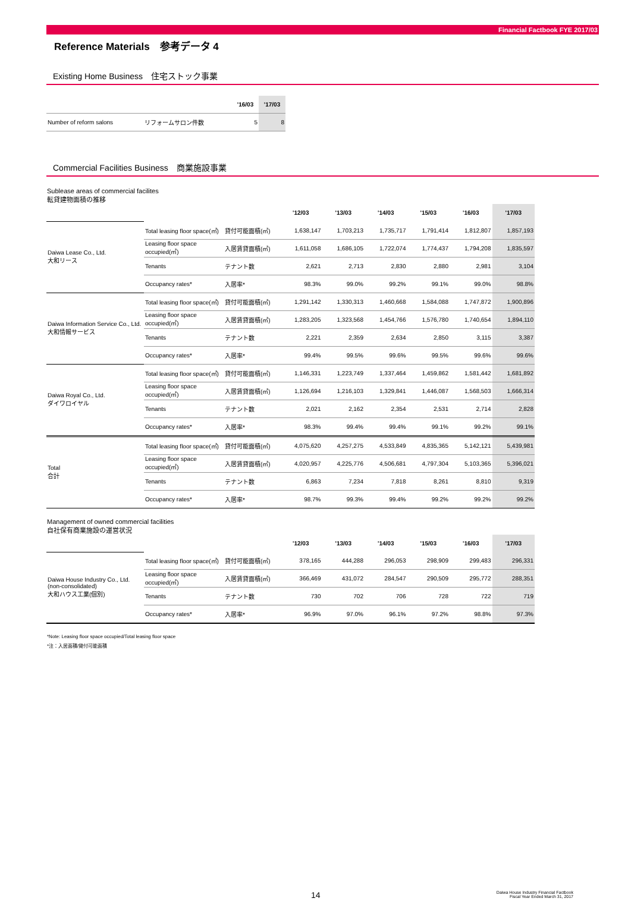Financial Factbook FYE 2017/03
Reference Materials　参考データ 4
Existing Home Business　住宅ストック事業
| | | '16/03 | '17/03 |
| --- | --- | --- | --- |
| Number of reform salons | リフォームサロン件数 | 5 | 8 |
Commercial Facilities Business　商業施設事業
Sublease areas of commercial facilites
転貸建物面積の推移
| | | | '12/03 | '13/03 | '14/03 | '15/03 | '16/03 | '17/03 |
| --- | --- | --- | --- | --- | --- | --- | --- | --- |
| Daiwa Lease Co., Ltd. 大和リース | Total leasing floor space(㎡) | 貸付可能面積(㎡) | 1,638,147 | 1,703,213 | 1,735,717 | 1,791,414 | 1,812,807 | 1,857,193 |
| | Leasing floor space occupied(㎡) | 入居賃貸面積(㎡) | 1,611,058 | 1,686,105 | 1,722,074 | 1,774,437 | 1,794,208 | 1,835,597 |
| | Tenants | テナント数 | 2,621 | 2,713 | 2,830 | 2,880 | 2,981 | 3,104 |
| | Occupancy rates* | 入居率* | 98.3% | 99.0% | 99.2% | 99.1% | 99.0% | 98.8% |
| Daiwa Information Service Co., Ltd. 大和情報サービス | Total leasing floor space(㎡) | 貸付可能面積(㎡) | 1,291,142 | 1,330,313 | 1,460,668 | 1,584,088 | 1,747,872 | 1,900,896 |
| | Leasing floor space occupied(㎡) | 入居賃貸面積(㎡) | 1,283,205 | 1,323,568 | 1,454,766 | 1,576,780 | 1,740,654 | 1,894,110 |
| | Tenants | テナント数 | 2,221 | 2,359 | 2,634 | 2,850 | 3,115 | 3,387 |
| | Occupancy rates* | 入居率* | 99.4% | 99.5% | 99.6% | 99.5% | 99.6% | 99.6% |
| Daiwa Royal Co., Ltd. ダイワロイヤル | Total leasing floor space(㎡) | 貸付可能面積(㎡) | 1,146,331 | 1,223,749 | 1,337,464 | 1,459,862 | 1,581,442 | 1,681,892 |
| | Leasing floor space occupied(㎡) | 入居賃貸面積(㎡) | 1,126,694 | 1,216,103 | 1,329,841 | 1,446,087 | 1,568,503 | 1,666,314 |
| | Tenants | テナント数 | 2,021 | 2,162 | 2,354 | 2,531 | 2,714 | 2,828 |
| | Occupancy rates* | 入居率* | 98.3% | 99.4% | 99.4% | 99.1% | 99.2% | 99.1% |
| Total 合計 | Total leasing floor space(㎡) | 貸付可能面積(㎡) | 4,075,620 | 4,257,275 | 4,533,849 | 4,835,365 | 5,142,121 | 5,439,981 |
| | Leasing floor space occupied(㎡) | 入居賃貸面積(㎡) | 4,020,957 | 4,225,776 | 4,506,681 | 4,797,304 | 5,103,365 | 5,396,021 |
| | Tenants | テナント数 | 6,863 | 7,234 | 7,818 | 8,261 | 8,810 | 9,319 |
| | Occupancy rates* | 入居率* | 98.7% | 99.3% | 99.4% | 99.2% | 99.2% | 99.2% |
Management of owned commercial facilities
自社保有商業施設の運営状況
| | | | '12/03 | '13/03 | '14/03 | '15/03 | '16/03 | '17/03 |
| --- | --- | --- | --- | --- | --- | --- | --- | --- |
| Daiwa House Industry Co., Ltd. (non-consolidated) 大和ハウス工業(個別) | Total leasing floor space(㎡) | 貸付可能面積(㎡) | 378,165 | 444,288 | 296,053 | 298,909 | 299,483 | 296,331 |
| | Leasing floor space occupied(㎡) | 入居賃貸面積(㎡) | 366,469 | 431,072 | 284,547 | 290,509 | 295,772 | 288,351 |
| | Tenants | テナント数 | 730 | 702 | 706 | 728 | 722 | 719 |
| | Occupancy rates* | 入居率* | 96.9% | 97.0% | 96.1% | 97.2% | 98.8% | 97.3% |
*Note: Leasing floor space occupied/Total leasing floor space
*注：入居面積/貸付可能面積
14 Daiwa House Industry Financial Factbook
Fiscal Year Ended March 31, 2017